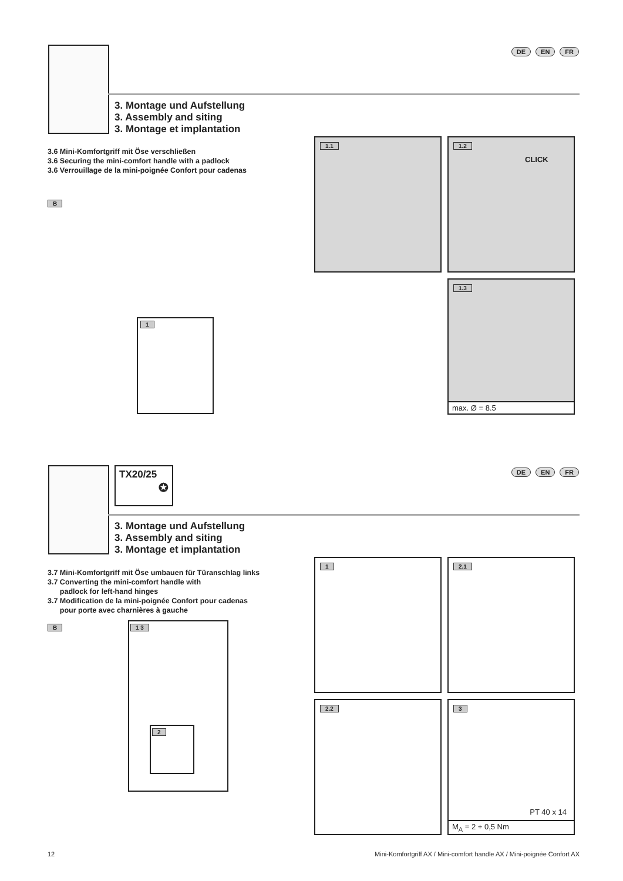DE EN FR
3. Montage und Aufstellung
3. Assembly and siting
3. Montage et implantation
3.6 Mini-Komfortgriff mit Öse verschließen
3.6 Securing the mini-comfort handle with a padlock
3.6 Verrouillage de la mini-poignée Confort pour cadenas
B
1
1.1
1.2
CLICK
1.3
max. Ø = 8.5
TX20/25
✪
DE EN FR
3. Montage und Aufstellung
3. Assembly and siting
3. Montage et implantation
3.7 Mini-Komfortgriff mit Öse umbauen für Türanschlag links
3.7 Converting the mini-comfort handle with
padlock for left-hand hinges
3.7 Modification de la mini-poignée Confort pour cadenas
pour porte avec charnières à gauche
B
1 3
2
1 2.1
2.2
3
PT 40 x 14
M<sub>A</sub> = 2 + 0,5 Nm
12 Mini-Komfortgriff AX / Mini-comfort handle AX / Mini-poignée Confort AX